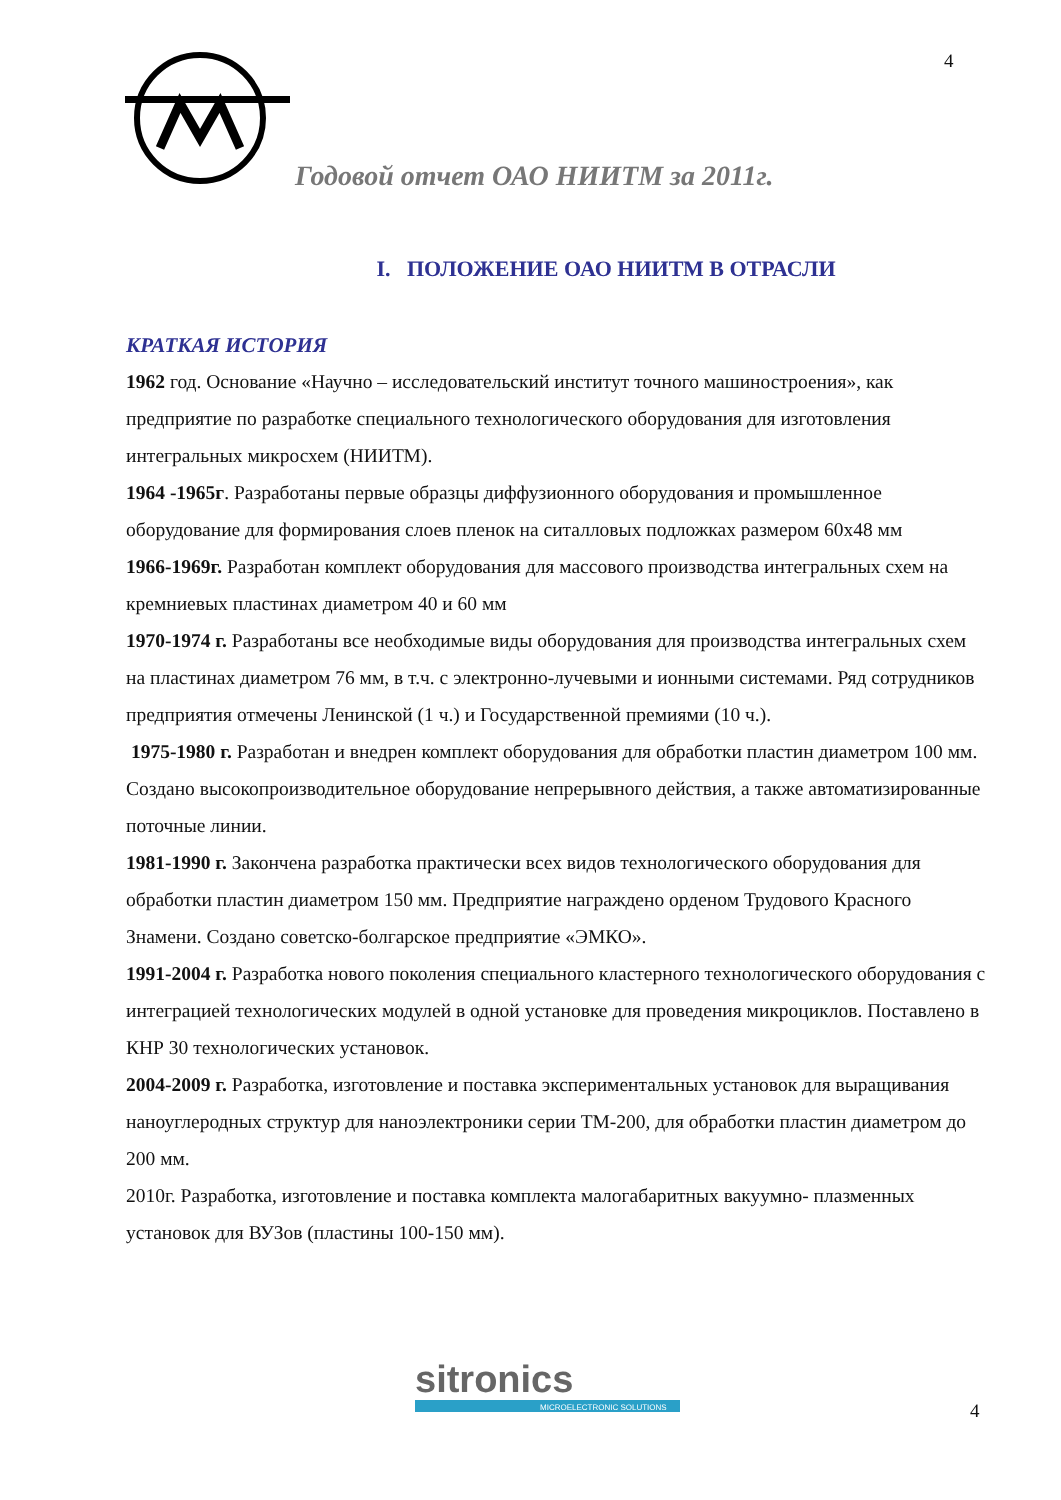4
Годовой отчет ОАО НИИТМ за 2011г.
I. ПОЛОЖЕНИЕ ОАО НИИТМ В ОТРАСЛИ
КРАТКАЯ ИСТОРИЯ
1962 год. Основание «Научно – исследовательский институт точного машиностроения», как предприятие по разработке специального технологического оборудования для изготовления интегральных микросхем (НИИТМ).
1964 -1965г. Разработаны первые образцы диффузионного оборудования и промышленное оборудование для формирования слоев пленок на ситалловых подложках размером 60х48 мм
1966-1969г. Разработан комплект оборудования для массового производства интегральных схем на кремниевых пластинах диаметром 40 и 60 мм
1970-1974 г. Разработаны все необходимые виды оборудования для производства интегральных схем на пластинах диаметром 76 мм, в т.ч. с электронно-лучевыми и ионными системами. Ряд сотрудников предприятия отмечены Ленинской (1 ч.) и Государственной премиями (10 ч.).
1975-1980 г. Разработан и внедрен комплект оборудования для обработки пластин диаметром 100 мм. Создано высокопроизводительное оборудование непрерывного действия, а также автоматизированные поточные линии.
1981-1990 г. Закончена разработка практически всех видов технологического оборудования для обработки пластин диаметром 150 мм. Предприятие награждено орденом Трудового Красного Знамени. Создано советско-болгарское предприятие «ЭМКО».
1991-2004 г. Разработка нового поколения специального кластерного технологического оборудования с интеграцией технологических модулей в одной установке для проведения микроциклов. Поставлено в КНР 30 технологических установок.
2004-2009 г. Разработка, изготовление и поставка экспериментальных установок для выращивания наноуглеродных структур для наноэлектроники серии ТМ-200, для обработки пластин диаметром до 200 мм.
2010г. Разработка, изготовление и поставка комплекта малогабаритных вакуумно- плазменных установок для ВУЗов (пластины 100-150 мм).
sitronics
MICROELECTRONIC SOLUTIONS
4